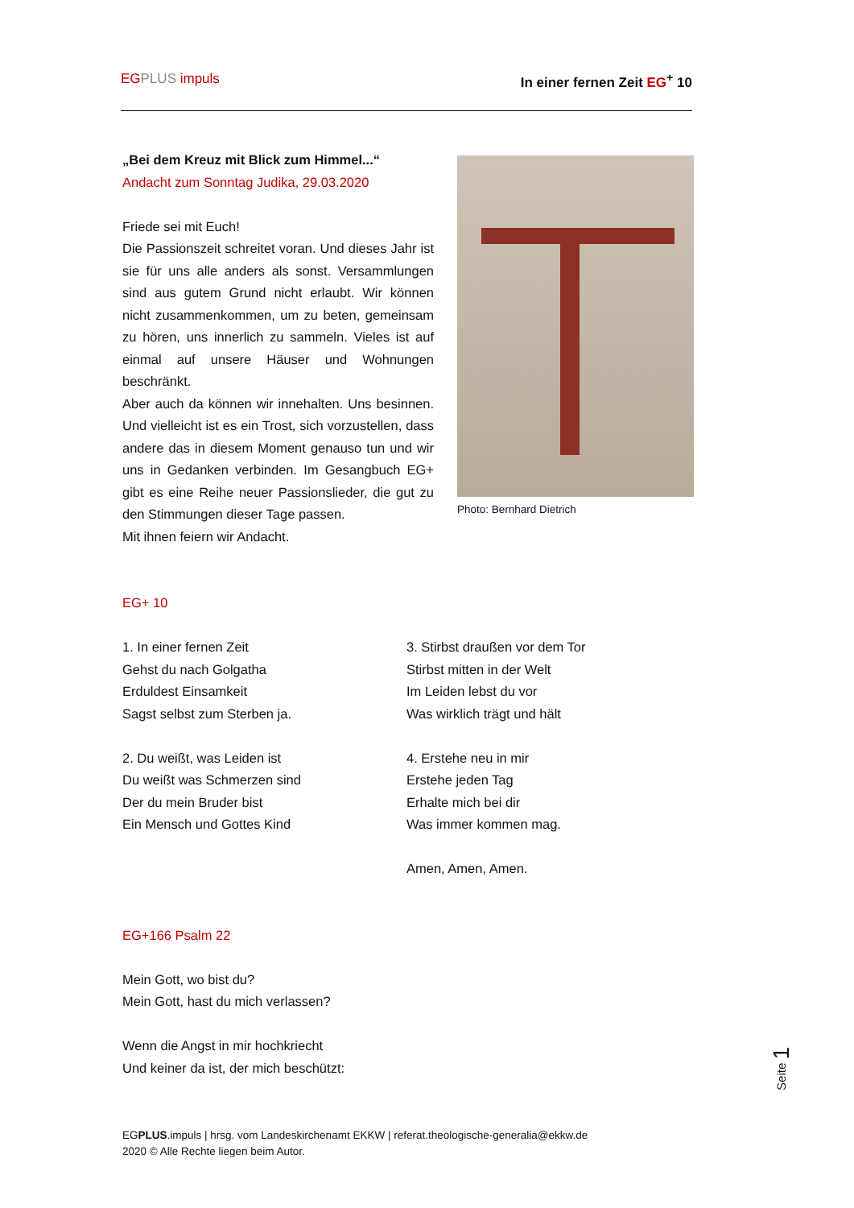EG PLUS impuls In einer fernen Zeit EG<sup>+</sup> 10
„Bei dem Kreuz mit Blick zum Himmel...“
Andacht zum Sonntag Judika, 29.03.2020
Friede sei mit Euch!
Die Passionszeit schreitet voran. Und dieses Jahr ist sie für uns alle anders als sonst. Versammlungen sind aus gutem Grund nicht erlaubt. Wir können nicht zusammenkommen, um zu beten, gemeinsam zu hören, uns innerlich zu sammeln. Vieles ist auf einmal auf unsere Häuser und Wohnungen beschränkt.
Aber auch da können wir innehalten. Uns besinnen. Und vielleicht ist es ein Trost, sich vorzustellen, dass andere das in diesem Moment genauso tun und wir uns in Gedanken verbinden. Im Gesangbuch EG+ gibt es eine Reihe neuer Passionslieder, die gut zu den Stimmungen dieser Tage passen.
Mit ihnen feiern wir Andacht.
Photo: Bernhard Dietrich
EG+ 10
1. In einer fernen Zeit
Gehst du nach Golgatha
Erduldest Einsamkeit
Sagst selbst zum Sterben ja.
2. Du weißt, was Leiden ist
Du weißt was Schmerzen sind
Der du mein Bruder bist
Ein Mensch und Gottes Kind
3. Stirbst draußen vor dem Tor
Stirbst mitten in der Welt
Im Leiden lebst du vor
Was wirklich trägt und hält
4. Erstehe neu in mir
Erstehe jeden Tag
Erhalte mich bei dir
Was immer kommen mag.
Amen, Amen, Amen.
EG+166 Psalm 22
Mein Gott, wo bist du?
Mein Gott, hast du mich verlassen?
Wenn die Angst in mir hochkriecht
Und keiner da ist, der mich beschützt:
Seite 1
EGPLUS.impuls | hrsg. vom Landeskirchenamt EKKW | referat.theologische-generalia@ekkw.de
2020 © Alle Rechte liegen beim Autor.